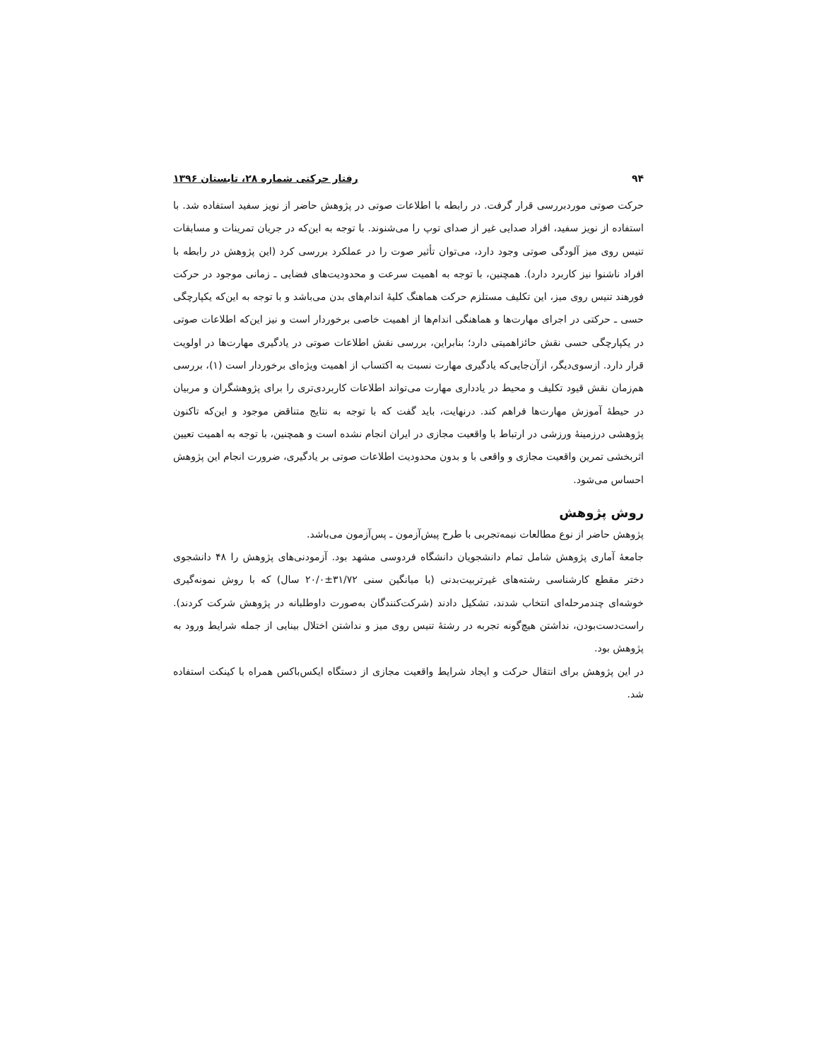۹۴ رفتار حرکتی شماره ۲۸، تابستان ۱۳۹۶
حرکت صوتی موردبررسی قرار گرفت. در رابطه با اطلاعات صوتی در پژوهش حاضر از نویز سفید استفاده شد. با استفاده از نویز سفید، افراد صدایی غیر از صدای توپ را می‌شنوند. با توجه به این‌که در جریان تمرینات و مسابقات تنیس روی میز آلودگی صوتی وجود دارد، می‌توان تأثیر صوت را در عملکرد بررسی کرد (این پژوهش در رابطه با افراد ناشنوا نیز کاربرد دارد). همچنین، با توجه به اهمیت سرعت و محدودیت‌های فضایی ـ زمانی موجود در حرکت فورهند تنیس روی میز، این تکلیف مستلزم حرکت هماهنگ کلیهٔ اندام‌های بدن می‌باشد و با توجه به این‌که یکپارچگی حسی ـ حرکتی در اجرای مهارت‌ها و هماهنگی اندام‌ها از اهمیت خاصی برخوردار است و نیز این‌که اطلاعات صوتی در یکپارچگی حسی نقش حائزاهمیتی دارد؛ بنابراین، بررسی نقش اطلاعات صوتی در یادگیری مهارت‌ها در اولویت قرار دارد. ازسوی‌دیگر، ازآن‌جایی‌که یادگیری مهارت نسبت به اکتساب از اهمیت ویژه‌ای برخوردار است (۱)، بررسی هم‌زمان نقش قیود تکلیف و محیط در یادداری مهارت می‌تواند اطلاعات کاربردی‌تری را برای پژوهشگران و مربیان در حیطهٔ آموزش مهارت‌ها فراهم کند. درنهایت، باید گفت که با توجه به نتایج متناقض موجود و این‌که تاکنون پژوهشی درزمینهٔ ورزشی در ارتباط با واقعیت مجازی در ایران انجام نشده است و همچنین، با توجه به اهمیت تعیین اثربخشی تمرین واقعیت مجازی و واقعی با و بدون محدودیت اطلاعات صوتی بر یادگیری، ضرورت انجام این پژوهش احساس می‌شود.
روش پژوهش
پژوهش حاضر از نوع مطالعات نیمه‌تجربی با طرح پیش‌آزمون ـ پس‌آزمون می‌باشد.
جامعهٔ آماری پژوهش شامل تمام دانشجویان دانشگاه فردوسی مشهد بود. آزمودنی‌های پژوهش را ۴۸ دانشجوی دختر مقطع کارشناسی رشته‌های غیرتربیت‌بدنی (با میانگین سنی ۳۱/۷۲±۲۰/۰ سال) که با روش نمونه‌گیری خوشه‌ای چندمرحله‌ای انتخاب شدند، تشکیل دادند (شرکت‌کنندگان به‌صورت داوطلبانه در پژوهش شرکت کردند). راست‌دست‌بودن، نداشتن هیچ‌گونه تجربه در رشتهٔ تنیس روی میز و نداشتن اختلال بینایی از جمله شرایط ورود به پژوهش بود.
در این پژوهش برای انتقال حرکت و ایجاد شرایط واقعیت مجازی از دستگاه ایکس‌باکس همراه با کینکت استفاده شد.